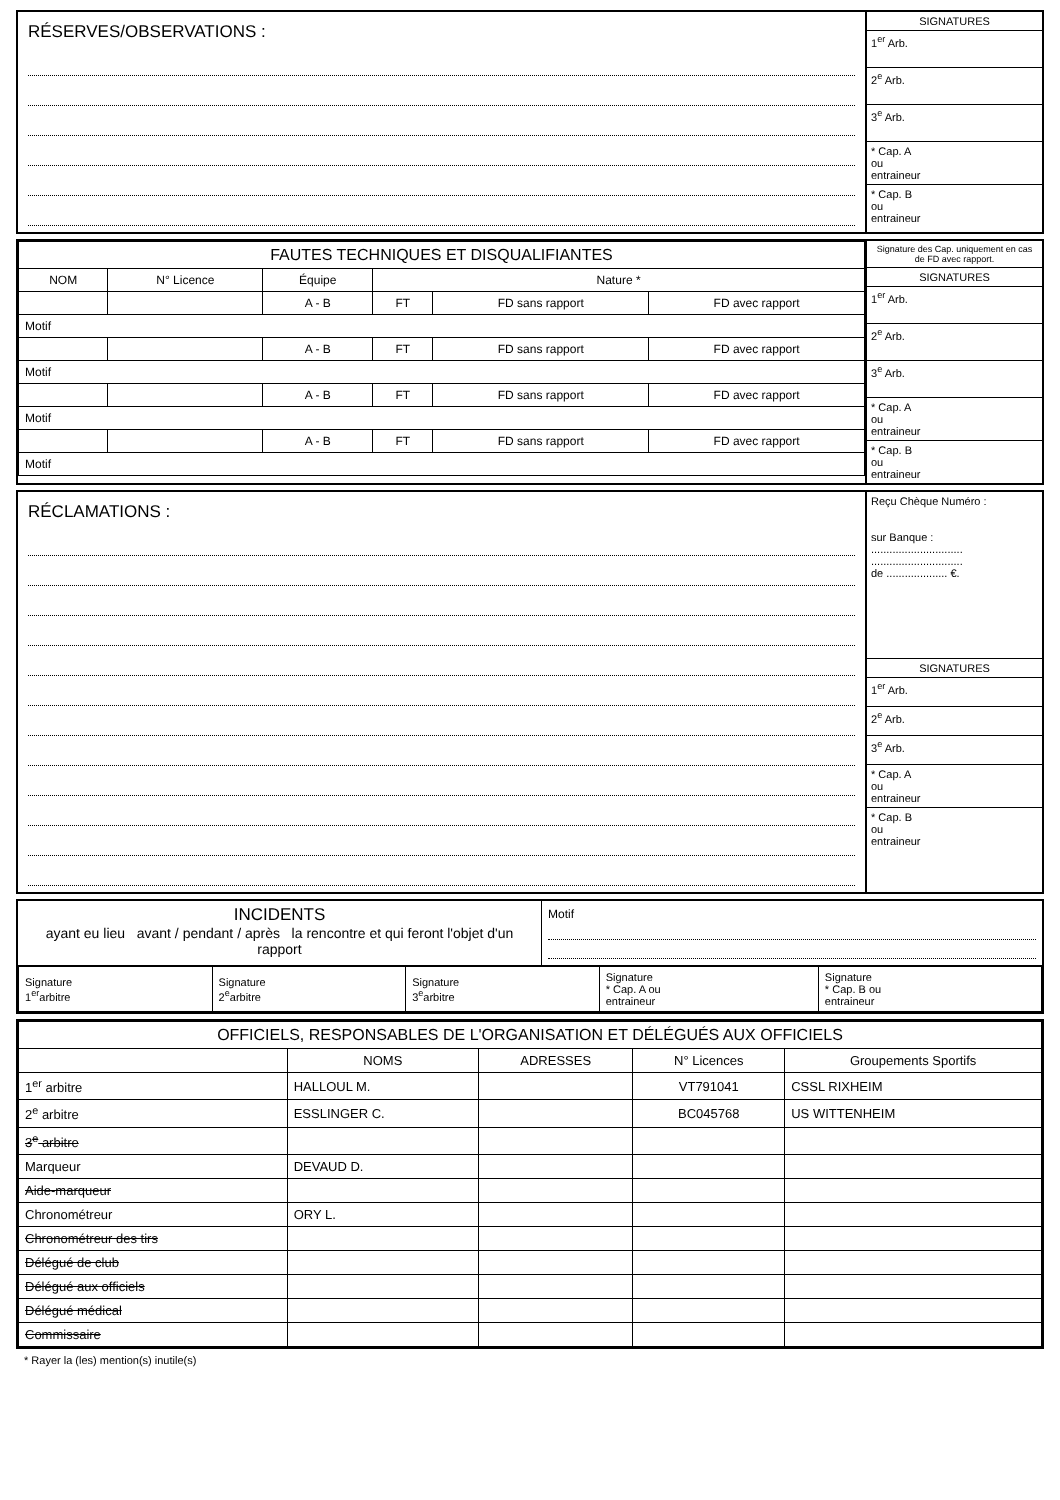RÉSERVES/OBSERVATIONS :
SIGNATURES
1<sup>er</sup> Arb.
2<sup>e</sup> Arb.
3<sup>e</sup> Arb.
* Cap. A
ou
entraineur
* Cap. B
ou
entraineur
| FAUTES TECHNIQUES ET DISQUALIFIANTES | | | | | |
| --- | --- | --- | --- | --- | --- |
| NOM | N° Licence | Équipe | Nature * | | |
| | | A - B | FT | FD sans rapport | FD avec rapport |
| Motif | | | | | |
| | | A - B | FT | FD sans rapport | FD avec rapport |
| Motif | | | | | |
| | | A - B | FT | FD sans rapport | FD avec rapport |
| Motif | | | | | |
| | | A - B | FT | FD sans rapport | FD avec rapport |
| Motif | | | | | |
Signature des Cap. uniquement en cas de FD avec rapport.
SIGNATURES
1<sup>er</sup> Arb.
2<sup>e</sup> Arb.
3<sup>e</sup> Arb.
* Cap. A
ou
entraineur
* Cap. B
ou
entraineur
RÉCLAMATIONS :
Reçu Chèque Numéro :
sur Banque :
..............................
..............................
de .................... €.
SIGNATURES
1<sup>er</sup> Arb.
2<sup>e</sup> Arb.
3<sup>e</sup> Arb.
* Cap. A
ou
entraineur
* Cap. B
ou
entraineur
INCIDENTS
ayant eu lieu avant / pendant / après la rencontre et qui feront l'objet d'un rapport
Motif
| Signature 1<sup>er</sup>arbitre | Signature 2<sup>e</sup>arbitre | Signature 3<sup>e</sup>arbitre | Signature * Cap. A ou entraineur | Signature * Cap. B ou entraineur |
| OFFICIELS, RESPONSABLES DE L'ORGANISATION ET DÉLÉGUÉS AUX OFFICIELS | | | | |
| --- | --- | --- | --- | --- |
| | NOMS | ADRESSES | N° Licences | Groupements Sportifs |
| 1<sup>er</sup> arbitre | HALLOUL M. | | VT791041 | CSSL RIXHEIM |
| 2<sup>e</sup> arbitre | ESSLINGER C. | | BC045768 | US WITTENHEIM |
| 3<sup>e</sup> arbitre | | | | |
| Marqueur | DEVAUD D. | | | |
| Aide-marqueur | | | | |
| Chronométreur | ORY L. | | | |
| Chronométreur des tirs | | | | |
| Délégué de club | | | | |
| Délégué aux officiels | | | | |
| Délégué médical | | | | |
| Commissaire | | | | |
* Rayer la (les) mention(s) inutile(s)